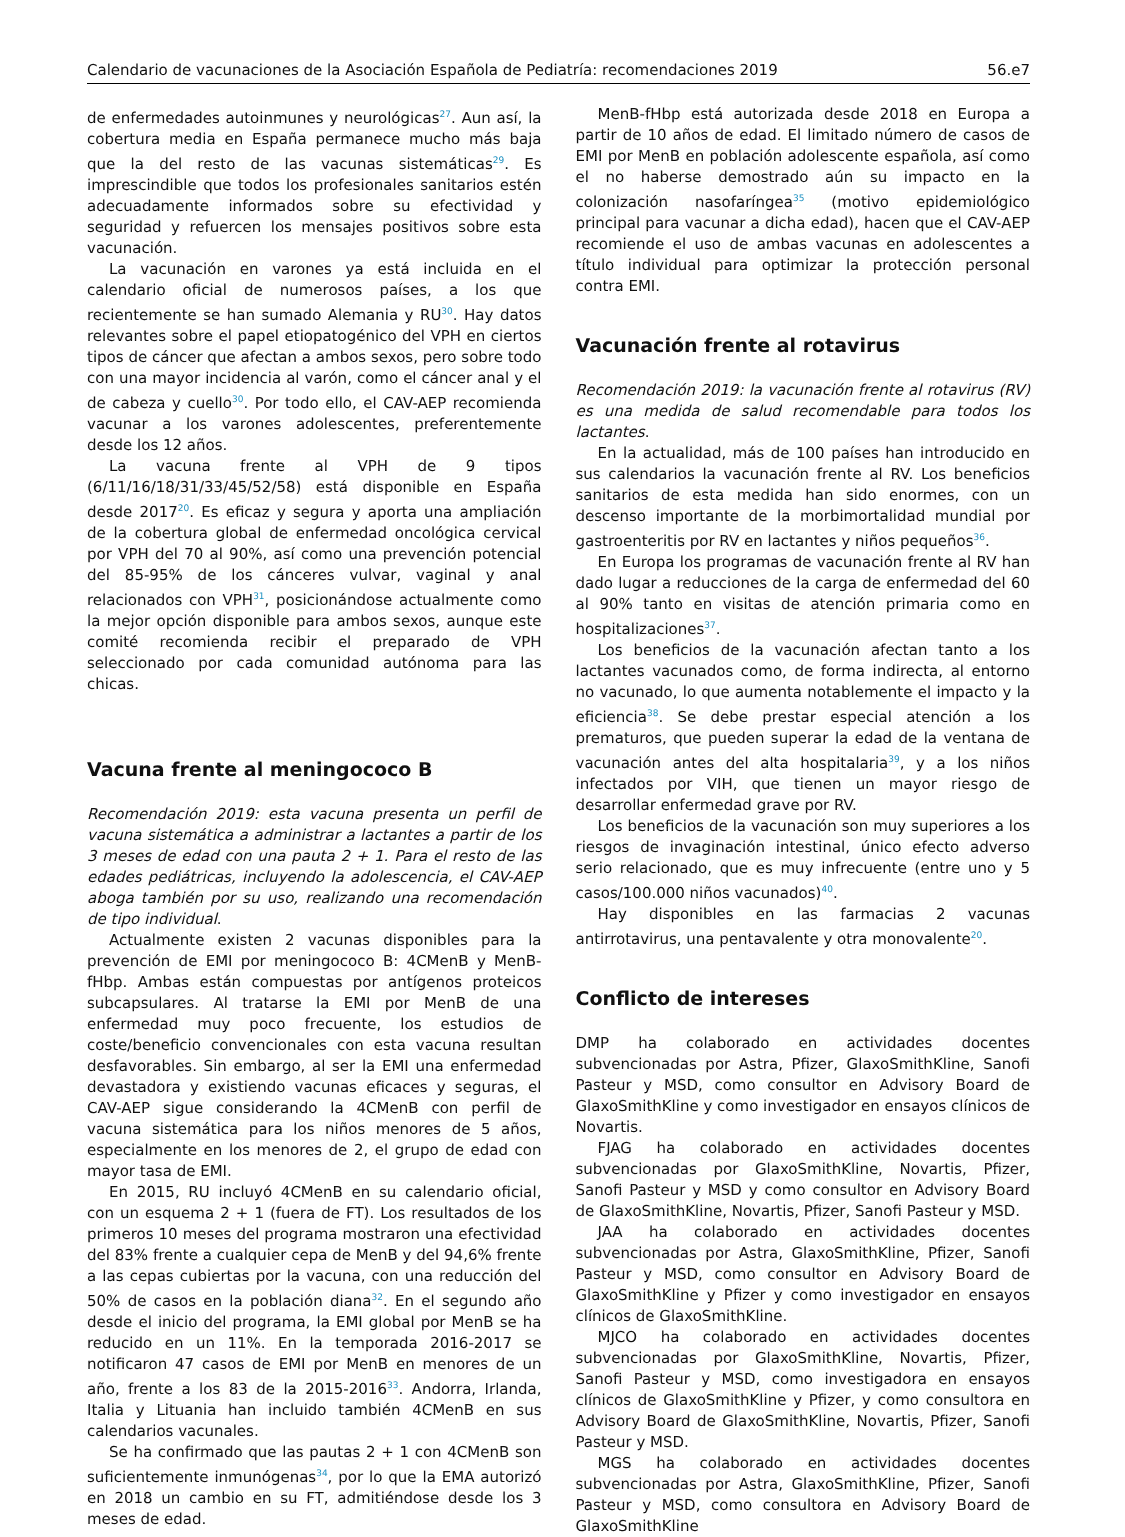Calendario de vacunaciones de la Asociación Española de Pediatría: recomendaciones 2019 56.e7
de enfermedades autoinmunes y neurológicas<sup>27</sup>. Aun así, la cobertura media en España permanece mucho más baja que la del resto de las vacunas sistemáticas<sup>29</sup>. Es imprescindible que todos los profesionales sanitarios estén adecuadamente informados sobre su efectividad y seguridad y refuercen los mensajes positivos sobre esta vacunación.
La vacunación en varones ya está incluida en el calendario oficial de numerosos países, a los que recientemente se han sumado Alemania y RU<sup>30</sup>. Hay datos relevantes sobre el papel etiopatogénico del VPH en ciertos tipos de cáncer que afectan a ambos sexos, pero sobre todo con una mayor incidencia al varón, como el cáncer anal y el de cabeza y cuello<sup>30</sup>. Por todo ello, el CAV-AEP recomienda vacunar a los varones adolescentes, preferentemente desde los 12 años.
La vacuna frente al VPH de 9 tipos (6/11/16/18/31/33/45/52/58) está disponible en España desde 2017<sup>20</sup>. Es eficaz y segura y aporta una ampliación de la cobertura global de enfermedad oncológica cervical por VPH del 70 al 90%, así como una prevención potencial del 85-95% de los cánceres vulvar, vaginal y anal relacionados con VPH<sup>31</sup>, posicionándose actualmente como la mejor opción disponible para ambos sexos, aunque este comité recomienda recibir el preparado de VPH seleccionado por cada comunidad autónoma para las chicas.
Vacuna frente al meningococo B
Recomendación 2019: esta vacuna presenta un perfil de vacuna sistemática a administrar a lactantes a partir de los 3 meses de edad con una pauta 2 + 1. Para el resto de las edades pediátricas, incluyendo la adolescencia, el CAV-AEP aboga también por su uso, realizando una recomendación de tipo individual.
Actualmente existen 2 vacunas disponibles para la prevención de EMI por meningococo B: 4CMenB y MenB-fHbp. Ambas están compuestas por antígenos proteicos subcapsulares. Al tratarse la EMI por MenB de una enfermedad muy poco frecuente, los estudios de coste/beneficio convencionales con esta vacuna resultan desfavorables. Sin embargo, al ser la EMI una enfermedad devastadora y existiendo vacunas eficaces y seguras, el CAV-AEP sigue considerando la 4CMenB con perfil de vacuna sistemática para los niños menores de 5 años, especialmente en los menores de 2, el grupo de edad con mayor tasa de EMI.
En 2015, RU incluyó 4CMenB en su calendario oficial, con un esquema 2 + 1 (fuera de FT). Los resultados de los primeros 10 meses del programa mostraron una efectividad del 83% frente a cualquier cepa de MenB y del 94,6% frente a las cepas cubiertas por la vacuna, con una reducción del 50% de casos en la población diana<sup>32</sup>. En el segundo año desde el inicio del programa, la EMI global por MenB se ha reducido en un 11%. En la temporada 2016-2017 se notificaron 47 casos de EMI por MenB en menores de un año, frente a los 83 de la 2015-2016<sup>33</sup>. Andorra, Irlanda, Italia y Lituania han incluido también 4CMenB en sus calendarios vacunales.
Se ha confirmado que las pautas 2 + 1 con 4CMenB son suficientemente inmunógenas<sup>34</sup>, por lo que la EMA autorizó en 2018 un cambio en su FT, admitiéndose desde los 3 meses de edad.
MenB-fHbp está autorizada desde 2018 en Europa a partir de 10 años de edad. El limitado número de casos de EMI por MenB en población adolescente española, así como el no haberse demostrado aún su impacto en la colonización nasofaríngea<sup>35</sup> (motivo epidemiológico principal para vacunar a dicha edad), hacen que el CAV-AEP recomiende el uso de ambas vacunas en adolescentes a título individual para optimizar la protección personal contra EMI.
Vacunación frente al rotavirus
Recomendación 2019: la vacunación frente al rotavirus (RV) es una medida de salud recomendable para todos los lactantes.
En la actualidad, más de 100 países han introducido en sus calendarios la vacunación frente al RV. Los beneficios sanitarios de esta medida han sido enormes, con un descenso importante de la morbimortalidad mundial por gastroenteritis por RV en lactantes y niños pequeños<sup>36</sup>.
En Europa los programas de vacunación frente al RV han dado lugar a reducciones de la carga de enfermedad del 60 al 90% tanto en visitas de atención primaria como en hospitalizaciones<sup>37</sup>.
Los beneficios de la vacunación afectan tanto a los lactantes vacunados como, de forma indirecta, al entorno no vacunado, lo que aumenta notablemente el impacto y la eficiencia<sup>38</sup>. Se debe prestar especial atención a los prematuros, que pueden superar la edad de la ventana de vacunación antes del alta hospitalaria<sup>39</sup>, y a los niños infectados por VIH, que tienen un mayor riesgo de desarrollar enfermedad grave por RV.
Los beneficios de la vacunación son muy superiores a los riesgos de invaginación intestinal, único efecto adverso serio relacionado, que es muy infrecuente (entre uno y 5 casos/100.000 niños vacunados)<sup>40</sup>.
Hay disponibles en las farmacias 2 vacunas antirrotavirus, una pentavalente y otra monovalente<sup>20</sup>.
Conflicto de intereses
DMP ha colaborado en actividades docentes subvencionadas por Astra, Pfizer, GlaxoSmithKline, Sanofi Pasteur y MSD, como consultor en Advisory Board de GlaxoSmithKline y como investigador en ensayos clínicos de Novartis.
FJAG ha colaborado en actividades docentes subvencionadas por GlaxoSmithKline, Novartis, Pfizer, Sanofi Pasteur y MSD y como consultor en Advisory Board de GlaxoSmithKline, Novartis, Pfizer, Sanofi Pasteur y MSD.
JAA ha colaborado en actividades docentes subvencionadas por Astra, GlaxoSmithKline, Pfizer, Sanofi Pasteur y MSD, como consultor en Advisory Board de GlaxoSmithKline y Pfizer y como investigador en ensayos clínicos de GlaxoSmithKline.
MJCO ha colaborado en actividades docentes subvencionadas por GlaxoSmithKline, Novartis, Pfizer, Sanofi Pasteur y MSD, como investigadora en ensayos clínicos de GlaxoSmithKline y Pfizer, y como consultora en Advisory Board de GlaxoSmithKline, Novartis, Pfizer, Sanofi Pasteur y MSD.
MGS ha colaborado en actividades docentes subvencionadas por Astra, GlaxoSmithKline, Pfizer, Sanofi Pasteur y MSD, como consultora en Advisory Board de GlaxoSmithKline